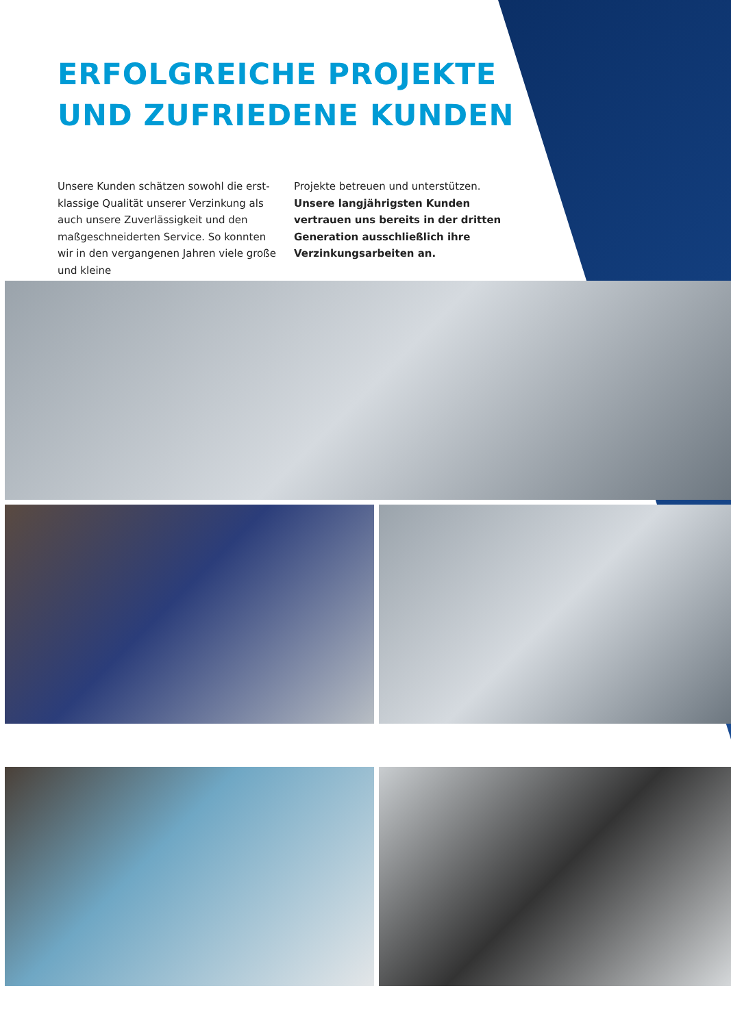ERFOLGREICHE PROJEKTE
UND ZUFRIEDENE KUNDEN
Unsere Kunden schätzen sowohl die erst­klassige Qualität unserer Verzinkung als auch unsere Zuverlässigkeit und den maßge­schneiderten Service. So konnten wir in den vergangenen Jahren viele große und kleine
Projekte betreuen und unterstützen. Unsere langjährigsten Kunden vertrauen uns bereits in der dritten Generation aus­schließlich ihre Verzinkungsarbeiten an.